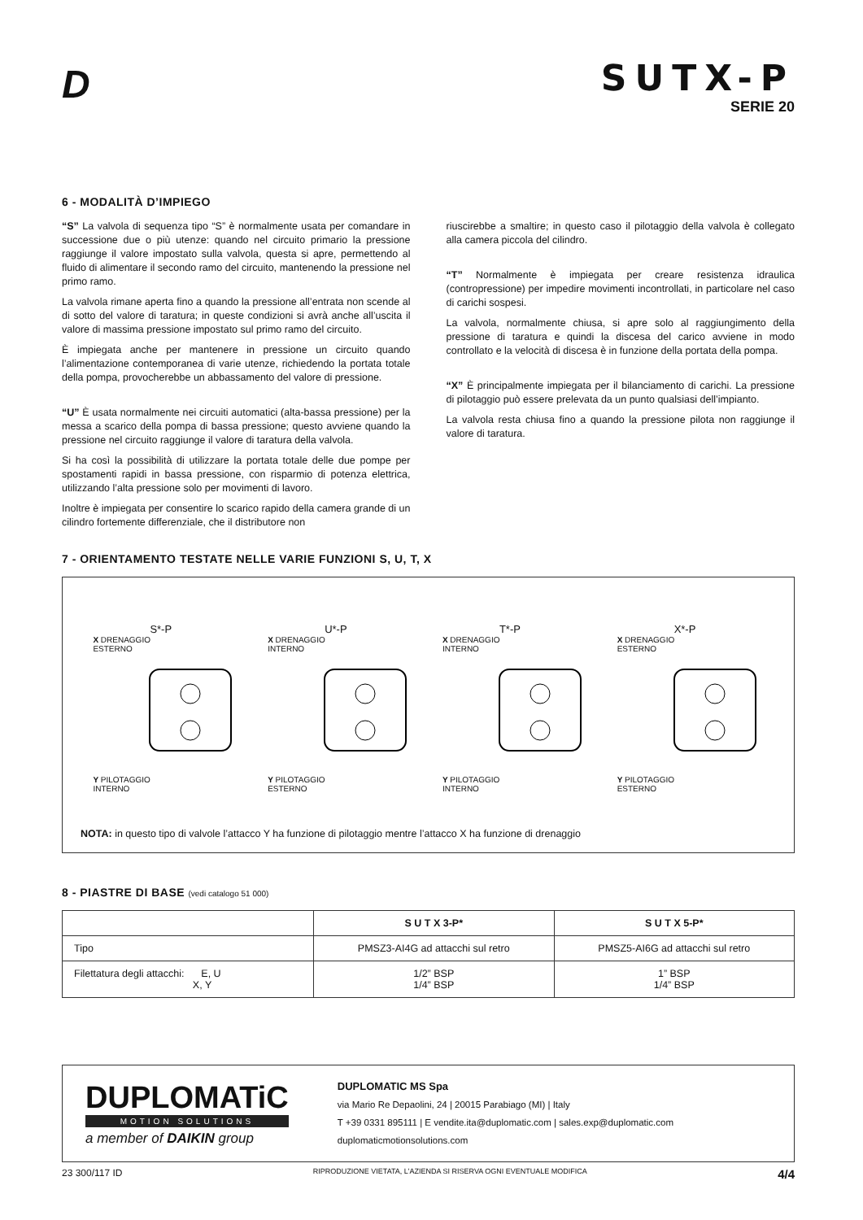D
SUTX-P
SERIE 20
6 - MODALITÀ D’IMPIEGO
“S” La valvola di sequenza tipo “S” è normalmente usata per comandare in successione due o più utenze: quando nel circuito primario la pressione raggiunge il valore impostato sulla valvola, questa si apre, permettendo al fluido di alimentare il secondo ramo del circuito, mantenendo la pressione nel primo ramo.
La valvola rimane aperta fino a quando la pressione all’entrata non scende al di sotto del valore di taratura; in queste condizioni si avrà anche all’uscita il valore di massima pressione impostato sul primo ramo del circuito.
È impiegata anche per mantenere in pressione un circuito quando l’alimentazione contemporanea di varie utenze, richiedendo la portata totale della pompa, provocherebbe un abbassamento del valore di pressione.
“U” È usata normalmente nei circuiti automatici (alta-bassa pressione) per la messa a scarico della pompa di bassa pressione; questo avviene quando la pressione nel circuito raggiunge il valore di taratura della valvola.
Si ha così la possibilità di utilizzare la portata totale delle due pompe per spostamenti rapidi in bassa pressione, con risparmio di potenza elettrica, utilizzando l’alta pressione solo per movimenti di lavoro.
Inoltre è impiegata per consentire lo scarico rapido della camera grande di un cilindro fortemente differenziale, che il distributore non
riuscirebbe a smaltire; in questo caso il pilotaggio della valvola è collegato alla camera piccola del cilindro.
“T” Normalmente è impiegata per creare resistenza idraulica (contropressione) per impedire movimenti incontrollati, in particolare nel caso di carichi sospesi.
La valvola, normalmente chiusa, si apre solo al raggiungimento della pressione di taratura e quindi la discesa del carico avviene in modo controllato e la velocità di discesa è in funzione della portata della pompa.
“X” È principalmente impiegata per il bilanciamento di carichi. La pressione di pilotaggio può essere prelevata da un punto qualsiasi dell’impianto.
La valvola resta chiusa fino a quando la pressione pilota non raggiunge il valore di taratura.
7 - ORIENTAMENTO TESTATE NELLE VARIE FUNZIONI S, U, T, X
S*-P
X DRENAGGIO
ESTERNO
Y PILOTAGGIO
INTERNO
U*-P
X DRENAGGIO
INTERNO
Y PILOTAGGIO
ESTERNO
T*-P
X DRENAGGIO
INTERNO
Y PILOTAGGIO
INTERNO
X*-P
X DRENAGGIO
ESTERNO
Y PILOTAGGIO
ESTERNO
NOTA: in questo tipo di valvole l’attacco Y ha funzione di pilotaggio mentre l’attacco X ha funzione di drenaggio
8 - PIASTRE DI BASE (vedi catalogo 51 000)
| | S U T X 3-P* | S U T X 5-P* |
| --- | --- | --- |
| Tipo | PMSZ3-AI4G ad attacchi sul retro | PMSZ5-AI6G ad attacchi sul retro |
| Filettatura degli attacchi: E, U X, Y | 1/2” BSP 1/4” BSP | 1” BSP 1/4” BSP |
DUPLOMATiC
MOTION SOLUTIONS
a member of DAIKIN group
DUPLOMATIC MS Spa
via Mario Re Depaolini, 24 | 20015 Parabiago (MI) | Italy
T +39 0331 895111 | E vendite.ita@duplomatic.com | sales.exp@duplomatic.com
duplomaticmotionsolutions.com
23 300/117 ID RIPRODUZIONE VIETATA, L'AZIENDA SI RISERVA OGNI EVENTUALE MODIFICA 4/4